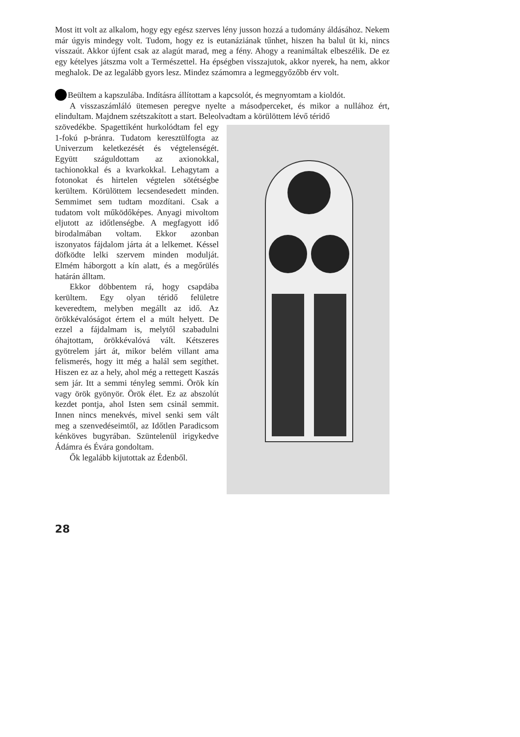Most itt volt az alkalom, hogy egy egész szerves lény jusson hozzá a tudomány áldásához. Nekem már úgyis mindegy volt. Tudom, hogy ez is eutanáziának tűnhet, hiszen ha balul üt ki, nincs visszaút. Akkor újfent csak az alagút marad, meg a fény. Ahogy a reanimáltak elbeszélik. De ez egy kételyes játszma volt a Természettel. Ha épségben visszajutok, akkor nyerek, ha nem, akkor meghalok. De az legalább gyors lesz. Mindez számomra a legmeggyőzőbb érv volt.
Beültem a kapszulába. Indításra állítottam a kapcsolót, és megnyomtam a kioldót.
A visszaszámláló ütemesen peregve nyelte a másodperceket, és mikor a nullához ért, elindultam. Majdnem szétszakított a start. Beleolvadtam a körülöttem lévő téridő
szövedékbe. Spagettiként hurkolódtam fel egy 1-fokú p-bránra. Tudatom keresztülfogta az Univerzum keletkezését és végtelenségét. Együtt száguldottam az axionokkal, tachionokkal és a kvarkokkal. Lehagytam a fotonokat és hirtelen végtelen sötétségbe kerültem. Körülöttem lecsendesedett minden. Semmimet sem tudtam mozdítani. Csak a tudatom volt működőképes. Anyagi mivoltom eljutott az időtlenségbe. A megfagyott idő birodalmában voltam. Ekkor azonban iszonyatos fájdalom járta át a lelkemet. Késsel döfködte lelki szervem minden modulját. Elmém háborgott a kín alatt, és a megőrülés határán álltam.
Ekkor döbbentem rá, hogy csapdába kerültem. Egy olyan téridő felületre keveredtem, melyben megállt az idő. Az örökkévalóságot értem el a múlt helyett. De ezzel a fájdalmam is, melytől szabadulni óhajtottam, örökkévalóvá vált. Kétszeres gyötrelem járt át, mikor belém villant ama felismerés, hogy itt még a halál sem segíthet. Hiszen ez az a hely, ahol még a rettegett Kaszás sem jár. Itt a semmi tényleg semmi. Örök kín vagy örök gyönyör. Örök élet. Ez az abszolút kezdet pontja, ahol Isten sem csinál semmit. Innen nincs menekvés, mivel senki sem vált meg a szenvedéseimtől, az Időtlen Paradicsom kénköves bugyrában. Szüntelenül irigykedve Ádámra és Évára gondoltam.
Ők legalább kijutottak az Édenből.
28